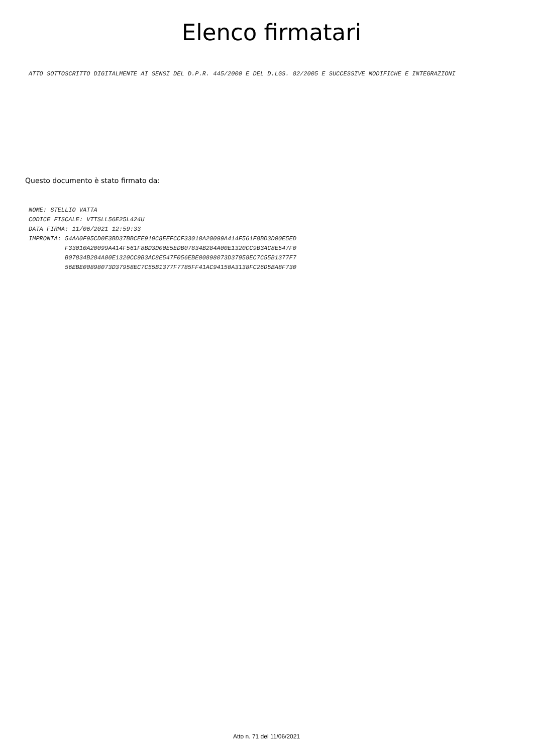Elenco firmatari
ATTO SOTTOSCRITTO DIGITALMENTE AI SENSI DEL D.P.R. 445/2000 E DEL D.LGS. 82/2005 E SUCCESSIVE MODIFICHE E INTEGRAZIONI
Questo documento è stato firmato da:
NOME: STELLIO VATTA CODICE FISCALE: VTTSLL56E25L424U DATA FIRMA: 11/06/2021 12:59:33 IMPRONTA: 54AA0F95CD0E3BD37BBCEE919C8EEFCCF33010A20099A414F561F8BD3D00E5ED F33010A20099A414F561F8BD3D00E5EDB07834B284A00E1320CC9B3AC8E547F0 B07834B284A00E1320CC9B3AC8E547F056EBE00898073D37958EC7C55B1377F7 56EBE00898073D37958EC7C55B1377F7785FF41AC94150A3138FC26D5BA8F730
Atto n. 71 del 11/06/2021